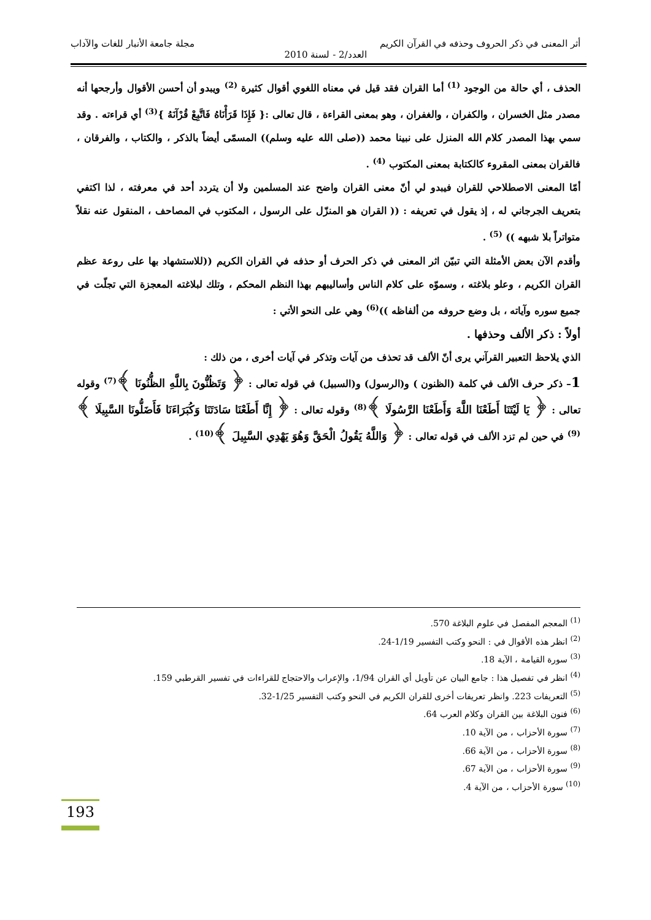أثر المعنى في ذكر الحروف وحذفه في القرآن الكريم مجلة جامعة الأنبار للغات والآداب
العدد/2 - لسنة 2010
الحذف ، أي حالة من الوجود <sup>(1)</sup> أما القران فقد قيل في معناه اللغوي أقوال كثيرة <sup>(2)</sup> ويبدو أن أحسن الأقوال وأرجحها أنه مصدر مثل الخسران ، والكفران ، والغفران ، وهو بمعنى القراءة ، قال تعالى :{ فَإِذَا قَرَأْنَاهُ فَاتَّبِعْ قُرْآنَهُ }<sup>(3)</sup> أي قراءته . وقد سمي بهذا المصدر كلام الله المنزل على نبينا محمد ((صلى الله عليه وسلم)) المسمّى أيضاً بالذكر ، والكتاب ، والفرقان ، فالقران بمعنى المقروء كالكتابة بمعنى المكتوب <sup>(4)</sup> .
أمّا المعنى الاصطلاحي للقران فيبدو لي أنّ معنى القران واضح عند المسلمين ولا أن يتردد أحد في معرفته ، لذا اكتفي بتعريف الجرجاني له ، إذ يقول في تعريفه : (( القران هو المنزّل على الرسول ، المكتوب في المصاحف ، المنقول عنه نقلاً متواتراً بلا شبهه )) <sup>(5)</sup> .
وأقدم الآن بعض الأمثلة التي تبيّن اثر المعنى في ذكر الحرف أو حذفه في القران الكريم ((للاستشهاد بها على روعة عظم القران الكريم ، وعلو بلاغته ، وسموّه على كلام الناس وأساليبهم بهذا النظم المحكم ، وتلك لبلاغته المعجزة التي تجلّت في جميع سوره وآياته ، بل وضع حروفه من ألفاظه ))<sup>(6)</sup> وهي على النحو الأتي :
أولاً : ذكر الألف وحذفها .
الذي يلاحظ التعبير القرآني يرى أنّ الألف قد تحذف من آيات وتذكر في آيات أخرى ، من ذلك :
1– ذكر حرف الألف في كلمة (الظنون ) و(الرسول) و(السبيل) في قوله تعالى : ﴿ وَتَظُنُّونَ بِاللَّهِ الظُّنُونَا ﴾<sup>(7)</sup> وقوله تعالى : ﴿ يَا لَيْتَنَا أَطَعْنَا اللَّهَ وَأَطَعْنَا الرَّسُولَا ﴾<sup>(8)</sup> وقوله تعالى : ﴿ إِنَّا أَطَعْنَا سَادَتَنَا وَكُبَرَاءَنَا فَأَضَلُّونَا السَّبِيلَا ﴾<sup>(9)</sup> في حين لم تزد الألف في قوله تعالى : ﴿ وَاللَّهُ يَقُولُ الْحَقَّ وَهُوَ يَهْدِي السَّبِيلَ ﴾<sup>(10)</sup> .
<sup>(1)</sup> المعجم المفصل في علوم البلاغة 570.
<sup>(2)</sup> انظر هذه الأقوال في : النحو وكتب التفسير 1/19-24.
<sup>(3)</sup> سورة القيامة ، الآية 18.
<sup>(4)</sup> انظر في تفصيل هذا : جامع البيان عن تأويل أي القران 1/94، والإعراب والاحتجاج للقراءات في تفسير القرطبي 159.
<sup>(5)</sup> التعريفات 223. وانظر تعريفات أخرى للقران الكريم في النحو وكتب التفسير 1/25-32.
<sup>(6)</sup> فنون البلاغة بين القران وكلام العرب 64.
<sup>(7)</sup> سورة الأحزاب ، من الآية 10.
<sup>(8)</sup> سورة الأحزاب ، من الآية 66.
<sup>(9)</sup> سورة الأحزاب ، من الآية 67.
<sup>(10)</sup> سورة الأحزاب ، من الآية 4.
193